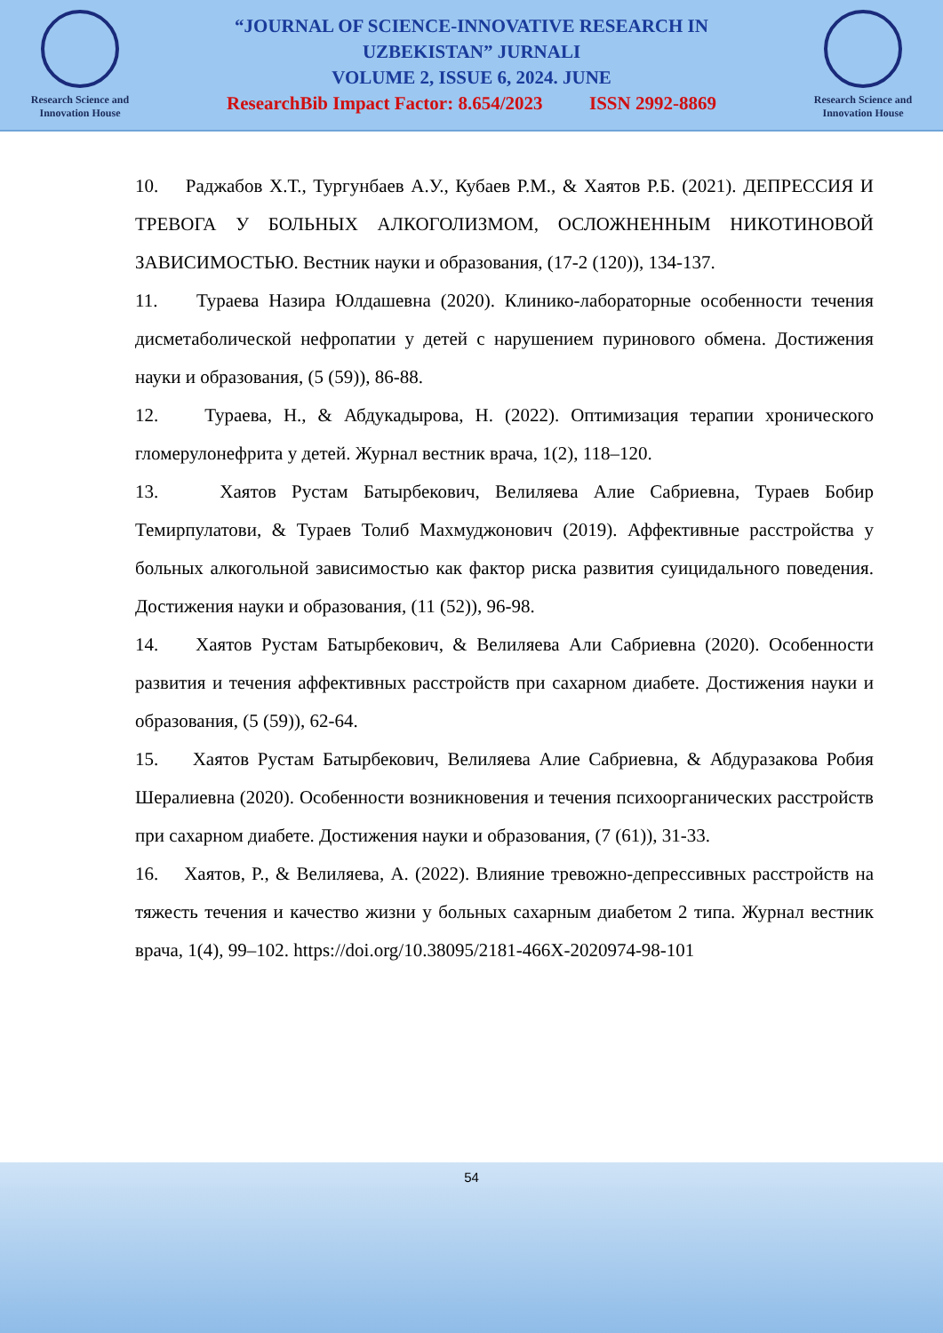Research Science and
Innovation House
“JOURNAL OF SCIENCE-INNOVATIVE RESEARCH IN
UZBEKISTAN” JURNALI
VOLUME 2, ISSUE 6, 2024. JUNE
ResearchBib Impact Factor: 8.654/2023 ISSN 2992-8869
Research Science and
Innovation House
10. Раджабов Х.Т., Тургунбаев А.У., Кубаев Р.М., & Хаятов Р.Б. (2021). ДЕПРЕССИЯ И ТРЕВОГА У БОЛЬНЫХ АЛКОГОЛИЗМОМ, ОСЛОЖНЕННЫМ НИКОТИНОВОЙ ЗАВИСИМОСТЬЮ. Вестник науки и образования, (17-2 (120)), 134-137.
11. Тураева Назира Юлдашевна (2020). Клинико-лабораторные особенности течения дисметаболической нефропатии у детей с нарушением пуринового обмена. Достижения науки и образования, (5 (59)), 86-88.
12. Тураева, Н., & Абдукадырова, Н. (2022). Оптимизация терапии хронического гломерулонефрита у детей. Журнал вестник врача, 1(2), 118–120.
13. Хаятов Рустам Батырбекович, Велиляева Алие Сабриевна, Тураев Бобир Темирпулатови, & Тураев Толиб Махмуджонович (2019). Аффективные расстройства у больных алкогольной зависимостью как фактор риска развития суицидального поведения. Достижения науки и образования, (11 (52)), 96-98.
14. Хаятов Рустам Батырбекович, & Велиляева Али Сабриевна (2020). Особенности развития и течения аффективных расстройств при сахарном диабете. Достижения науки и образования, (5 (59)), 62-64.
15. Хаятов Рустам Батырбекович, Велиляева Алие Сабриевна, & Абдуразакова Робия Шералиевна (2020). Особенности возникновения и течения психоорганических расстройств при сахарном диабете. Достижения науки и образования, (7 (61)), 31-33.
16. Хаятов, Р., & Велиляева, А. (2022). Влияние тревожно-депрессивных расстройств на тяжесть течения и качество жизни у больных сахарным диабетом 2 типа. Журнал вестник врача, 1(4), 99–102. https://doi.org/10.38095/2181-466X-2020974-98-101
54